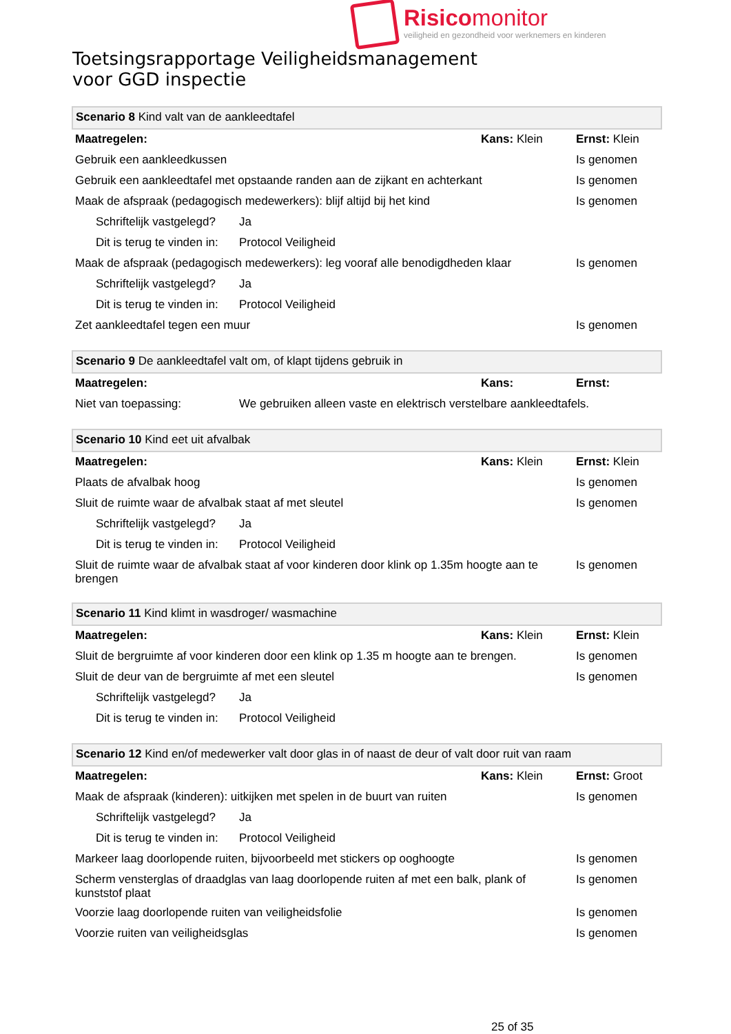Risicomonitor
veiligheid en gezondheid voor werknemers en kinderen
Toetsingsrapportage Veiligheidsmanagement
voor GGD inspectie
| Scenario 8 Kind valt van de aankleedtafel | | | |
| Maatregelen: | | Kans: Klein | Ernst: Klein |
| Gebruik een aankleedkussen | | | Is genomen |
| Gebruik een aankleedtafel met opstaande randen aan de zijkant en achterkant | | | Is genomen |
| Maak de afspraak (pedagogisch medewerkers): blijf altijd bij het kind | | | Is genomen |
| Schriftelijk vastgelegd? | Ja | | |
| Dit is terug te vinden in: | Protocol Veiligheid | | |
| Maak de afspraak (pedagogisch medewerkers): leg vooraf alle benodigdheden klaar | | | Is genomen |
| Schriftelijk vastgelegd? | Ja | | |
| Dit is terug te vinden in: | Protocol Veiligheid | | |
| Zet aankleedtafel tegen een muur | | | Is genomen |
| Scenario 9 De aankleedtafel valt om, of klapt tijdens gebruik in | | | |
| Maatregelen: | | Kans: | Ernst: |
| Niet van toepassing: | We gebruiken alleen vaste en elektrisch verstelbare aankleedtafels. | | |
| Scenario 10 Kind eet uit afvalbak | | | |
| Maatregelen: | | Kans: Klein | Ernst: Klein |
| Plaats de afvalbak hoog | | | Is genomen |
| Sluit de ruimte waar de afvalbak staat af met sleutel | | | Is genomen |
| Schriftelijk vastgelegd? | Ja | | |
| Dit is terug te vinden in: | Protocol Veiligheid | | |
| Sluit de ruimte waar de afvalbak staat af voor kinderen door klink op 1.35m hoogte aan te brengen | | | Is genomen |
| Scenario 11 Kind klimt in wasdroger/ wasmachine | | | |
| Maatregelen: | | Kans: Klein | Ernst: Klein |
| Sluit de bergruimte af voor kinderen door een klink op 1.35 m hoogte aan te brengen. | | | Is genomen |
| Sluit de deur van de bergruimte af met een sleutel | | | Is genomen |
| Schriftelijk vastgelegd? | Ja | | |
| Dit is terug te vinden in: | Protocol Veiligheid | | |
| Scenario 12 Kind en/of medewerker valt door glas in of naast de deur of valt door ruit van raam | | | |
| Maatregelen: | | Kans: Klein | Ernst: Groot |
| Maak de afspraak (kinderen): uitkijken met spelen in de buurt van ruiten | | | Is genomen |
| Schriftelijk vastgelegd? | Ja | | |
| Dit is terug te vinden in: | Protocol Veiligheid | | |
| Markeer laag doorlopende ruiten, bijvoorbeeld met stickers op ooghoogte | | | Is genomen |
| Scherm vensterglas of draadglas van laag doorlopende ruiten af met een balk, plank of kunststof plaat | | | Is genomen |
| Voorzie laag doorlopende ruiten van veiligheidsfolie | | | Is genomen |
| Voorzie ruiten van veiligheidsglas | | | Is genomen |
25 of 35